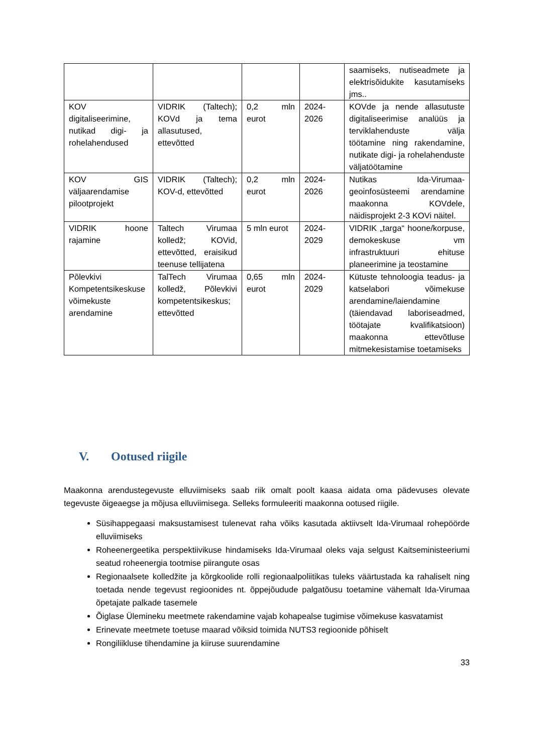| | | | | saamiseks, nutiseadmete ja elektrisõidukite kasutamiseks jms.. |
| KOV digitaliseerimine, nutikad digi- ja rohelahendused | VIDRIK (Taltech); KOVd ja tema allasutused, ettevõtted | 0,2 mln eurot | 2024-2026 | KOVde ja nende allasutuste digitaliseerimise analüüs ja terviklahenduste välja töötamine ning rakendamine, nutikate digi- ja rohelahenduste väljatöötamine |
| KOV GIS väljaarendamise pilootprojekt | VIDRIK (Taltech); KOV-d, ettevõtted | 0,2 mln eurot | 2024-2026 | Nutikas Ida-Virumaa-geoinfosüsteemi arendamine maakonna KOVdele, näidisprojekt 2-3 KOVi näitel. |
| VIDRIK hoone rajamine | Taltech Virumaa kolledž; KOVid, ettevõtted, eraisikud teenuse tellijatena | 5 mln eurot | 2024-2029 | VIDRIK „targa“ hoone/korpuse, demokeskuse vm infrastruktuuri ehituse planeerimine ja teostamine |
| Põlevkivi Kompetentsikeskuse võimekuste arendamine | TalTech Virumaa kolledž, Põlevkivi kompetentsikeskus; ettevõtted | 0,65 mln eurot | 2024-2029 | Kütuste tehnoloogia teadus- ja katselabori võimekuse arendamine/laiendamine (täiendavad laboriseadmed, töötajate kvalifikatsioon) maakonna ettevõtluse mitmekesistamise toetamiseks |
V. Ootused riigile
Maakonna arendustegevuste elluviimiseks saab riik omalt poolt kaasa aidata oma pädevuses olevate tegevuste õigeaegse ja mõjusa elluviimisega. Selleks formuleeriti maakonna ootused riigile.
Süsihappegaasi maksustamisest tulenevat raha võiks kasutada aktiivselt Ida-Virumaal rohepöörde elluviimiseks
Roheenergeetika perspektiivikuse hindamiseks Ida-Virumaal oleks vaja selgust Kaitseministeeriumi seatud roheenergia tootmise piirangute osas
Regionaalsete kolledžite ja kõrgkoolide rolli regionaalpoliitikas tuleks väärtustada ka rahaliselt ning toetada nende tegevust regioonides nt. õppejõudude palgatõusu toetamine vähemalt Ida-Virumaa õpetajate palkade tasemele
Õiglase Ülemineku meetmete rakendamine vajab kohapealse tugimise võimekuse kasvatamist
Erinevate meetmete toetuse maarad võiksid toimida NUTS3 regioonide põhiselt
Rongiliikluse tihendamine ja kiiruse suurendamine
33